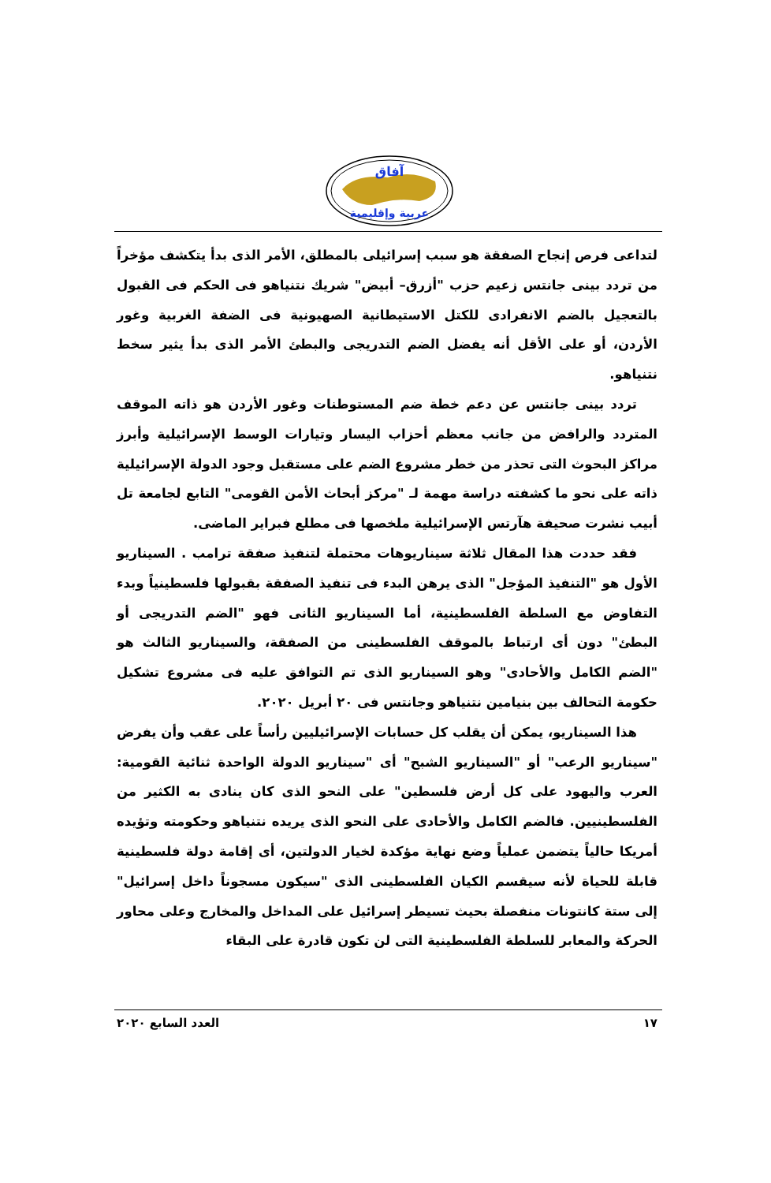آفاق
عربية وإقليمية
لتداعى فرص إنجاح الصفقة هو سبب إسرائيلى بالمطلق، الأمر الذى بدأ يتكشف مؤخراً من تردد بينى جانتس زعيم حزب "أزرق– أبيض" شريك نتنياهو فى الحكم فى القبول بالتعجيل بالضم الانفرادى للكتل الاستيطانية الصهيونية فى الضفة الغربية وغور الأردن، أو على الأقل أنه يفضل الضم التدريجى والبطئ الأمر الذى بدأ يثير سخط نتنياهو.
تردد بينى جانتس عن دعم خطة ضم المستوطنات وغور الأردن هو ذاته الموقف المتردد والرافض من جانب معظم أحزاب اليسار وتيارات الوسط الإسرائيلية وأبرز مراكز البحوث التى تحذر من خطر مشروع الضم على مستقبل وجود الدولة الإسرائيلية ذاته على نحو ما كشفته دراسة مهمة لـ "مركز أبحاث الأمن القومى" التابع لجامعة تل أبيب نشرت صحيفة هآرتس الإسرائيلية ملخصها فى مطلع فبراير الماضى.
فقد حددت هذا المقال ثلاثة سيناريوهات محتملة لتنفيذ صفقة ترامب . السيناريو الأول هو "التنفيذ المؤجل" الذى يرهن البدء فى تنفيذ الصفقة بقبولها فلسطينياً وبدء التفاوض مع السلطة الفلسطينية، أما السيناريو الثانى فهو "الضم التدريجى أو البطئ" دون أى ارتباط بالموقف الفلسطينى من الصفقة، والسيناريو الثالث هو "الضم الكامل والأحادى" وهو السيناريو الذى تم التوافق عليه فى مشروع تشكيل حكومة التحالف بين بنيامين نتنياهو وجانتس فى ٢٠ أبريل ٢٠٢٠.
هذا السيناريو، يمكن أن يقلب كل حسابات الإسرائيليين رأساً على عقب وأن يفرض "سيناريو الرعب" أو "السيناريو الشبح" أى "سيناريو الدولة الواحدة ثنائية القومية: العرب واليهود على كل أرض فلسطين" على النحو الذى كان ينادى به الكثير من الفلسطينيين. فالضم الكامل والأحادى على النحو الذى يريده نتنياهو وحكومته وتؤيده أمريكا حالياً يتضمن عملياً وضع نهاية مؤكدة لخيار الدولتين، أى إقامة دولة فلسطينية قابلة للحياة لأنه سيقسم الكيان الفلسطينى الذى "سيكون مسجوناً داخل إسرائيل" إلى ستة كانتونات منفصلة بحيث تسيطر إسرائيل على المداخل والمخارج وعلى محاور الحركة والمعابر للسلطة الفلسطينية التى لن تكون قادرة على البقاء
١٧ العدد السابع ٢٠٢٠